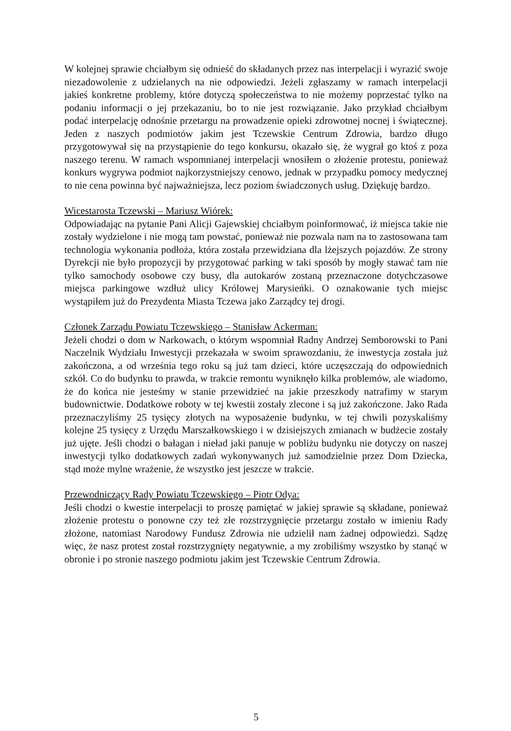W kolejnej sprawie chciałbym się odnieść do składanych przez nas interpelacji i wyrazić swoje niezadowolenie z udzielanych na nie odpowiedzi. Jeżeli zgłaszamy w ramach interpelacji jakieś konkretne problemy, które dotyczą społeczeństwa to nie możemy poprzestać tylko na podaniu informacji o jej przekazaniu, bo to nie jest rozwiązanie. Jako przykład chciałbym podać interpelację odnośnie przetargu na prowadzenie opieki zdrowotnej nocnej i świątecznej. Jeden z naszych podmiotów jakim jest Tczewskie Centrum Zdrowia, bardzo długo przygotowywał się na przystąpienie do tego konkursu, okazało się, że wygrał go ktoś z poza naszego terenu. W ramach wspomnianej interpelacji wnosiłem o złożenie protestu, ponieważ konkurs wygrywa podmiot najkorzystniejszy cenowo, jednak w przypadku pomocy medycznej to nie cena powinna być najważniejsza, lecz poziom świadczonych usług. Dziękuję bardzo.
Wicestarosta Tczewski – Mariusz Wiórek:
Odpowiadając na pytanie Pani Alicji Gajewskiej chciałbym poinformować, iż miejsca takie nie zostały wydzielone i nie mogą tam powstać, ponieważ nie pozwala nam na to zastosowana tam technologia wykonania podłoża, która została przewidziana dla lżejszych pojazdów. Ze strony Dyrekcji nie było propozycji by przygotować parking w taki sposób by mogły stawać tam nie tylko samochody osobowe czy busy, dla autokarów zostaną przeznaczone dotychczasowe miejsca parkingowe wzdłuż ulicy Królowej Marysieńki. O oznakowanie tych miejsc wystąpiłem już do Prezydenta Miasta Tczewa jako Zarządcy tej drogi.
Członek Zarządu Powiatu Tczewskiego – Stanisław Ackerman:
Jeżeli chodzi o dom w Narkowach, o którym wspomniał Radny Andrzej Semborowski to Pani Naczelnik Wydziału Inwestycji przekazała w swoim sprawozdaniu, że inwestycja została już zakończona, a od września tego roku są już tam dzieci, które uczęszczają do odpowiednich szkół. Co do budynku to prawda, w trakcie remontu wyniknęło kilka problemów, ale wiadomo, że do końca nie jesteśmy w stanie przewidzieć na jakie przeszkody natrafimy w starym budownictwie. Dodatkowe roboty w tej kwestii zostały zlecone i są już zakończone. Jako Rada przeznaczyliśmy 25 tysięcy złotych na wyposażenie budynku, w tej chwili pozyskaliśmy kolejne 25 tysięcy z Urzędu Marszałkowskiego i w dzisiejszych zmianach w budżecie zostały już ujęte. Jeśli chodzi o bałagan i nieład jaki panuje w pobliżu budynku nie dotyczy on naszej inwestycji tylko dodatkowych zadań wykonywanych już samodzielnie przez Dom Dziecka, stąd może mylne wrażenie, że wszystko jest jeszcze w trakcie.
Przewodniczący Rady Powiatu Tczewskiego – Piotr Odya:
Jeśli chodzi o kwestie interpelacji to proszę pamiętać w jakiej sprawie są składane, ponieważ złożenie protestu o ponowne czy też złe rozstrzygnięcie przetargu zostało w imieniu Rady złożone, natomiast Narodowy Fundusz Zdrowia nie udzielił nam żadnej odpowiedzi. Sądzę więc, że nasz protest został rozstrzygnięty negatywnie, a my zrobiliśmy wszystko by stanąć w obronie i po stronie naszego podmiotu jakim jest Tczewskie Centrum Zdrowia.
5